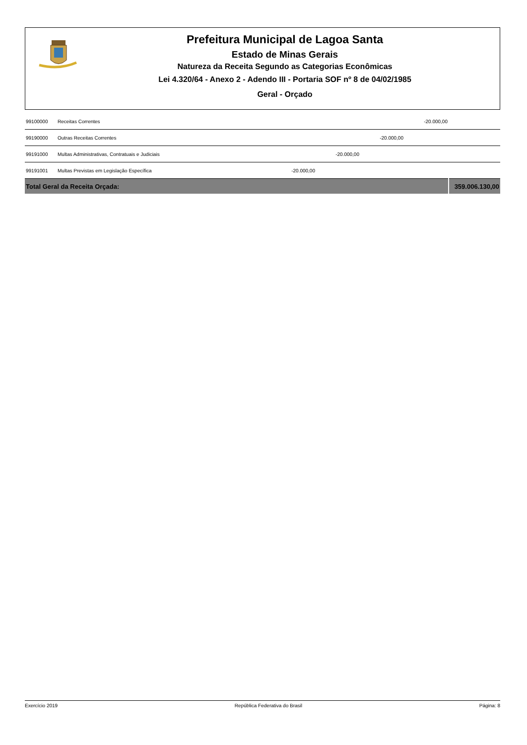Prefeitura Municipal de Lagoa Santa
Estado de Minas Gerais
Natureza da Receita Segundo as Categorias Econômicas
Lei 4.320/64 - Anexo 2 - Adendo III - Portaria SOF nº 8 de 04/02/1985
Geral - Orçado
| 99100000 | Receitas Correntes | | | | -20.000,00 | |
| 99190000 | Outras Receitas Correntes | | | -20.000,00 | | |
| 99191000 | Multas Administrativas, Contratuais e Judiciais | | -20.000,00 | | | |
| 99191001 | Multas Previstas em Legislação Específica | -20.000,00 | | | | |
| Total Geral da Receita Orçada: | | | | | | 359.006.130,00 |
Exercício 2019 República Federativa do Brasil Página: 8